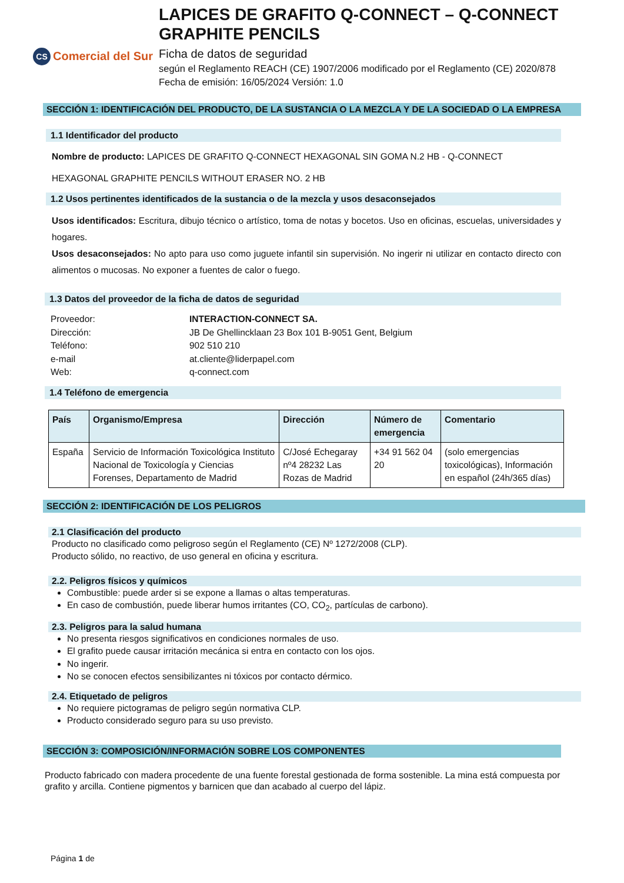CS Comercial del Sur
LAPICES DE GRAFITO Q-CONNECT – Q-CONNECT
GRAPHITE PENCILS
Ficha de datos de seguridad
según el Reglamento REACH (CE) 1907/2006 modificado por el Reglamento (CE) 2020/878
Fecha de emisión: 16/05/2024 Versión: 1.0
SECCIÓN 1: IDENTIFICACIÓN DEL PRODUCTO, DE LA SUSTANCIA O LA MEZCLA Y DE LA SOCIEDAD O LA EMPRESA
1.1 Identificador del producto
Nombre de producto: LAPICES DE GRAFITO Q-CONNECT HEXAGONAL SIN GOMA N.2 HB - Q-CONNECT HEXAGONAL GRAPHITE PENCILS WITHOUT ERASER NO. 2 HB
1.2 Usos pertinentes identificados de la sustancia o de la mezcla y usos desaconsejados
Usos identificados: Escritura, dibujo técnico o artístico, toma de notas y bocetos. Uso en oficinas, escuelas, universidades y hogares.
Usos desaconsejados: No apto para uso como juguete infantil sin supervisión. No ingerir ni utilizar en contacto directo con alimentos o mucosas. No exponer a fuentes de calor o fuego.
1.3 Datos del proveedor de la ficha de datos de seguridad
Proveedor:
INTERACTION-CONNECT SA.
Dirección:
JB De Ghellinckl­aan 23 Box 101 B-9051 Gent, Belgium
Teléfono:
902 510 210
e-mail
at.cliente@liderpapel.com
Web:
q-connect.com
1.4 Teléfono de emergencia
| País | Organismo/Empresa | Dirección | Número de emergencia | Comentario |
| --- | --- | --- | --- | --- |
| España | Servicio de Información Toxicológica Instituto Nacional de Toxicología y Ciencias Forenses, Departamento de Madrid | C/José Echegaray nº4 28232 Las Rozas de Madrid | +34 91 562 04 20 | (solo emergencias toxicológicas), Información en español (24h/365 días) |
SECCIÓN 2: IDENTIFICACIÓN DE LOS PELIGROS
2.1 Clasificación del producto
Producto no clasificado como peligroso según el Reglamento (CE) Nº 1272/2008 (CLP).
Producto sólido, no reactivo, de uso general en oficina y escritura.
2.2. Peligros físicos y químicos
Combustible: puede arder si se expone a llamas o altas temperaturas.
En caso de combustión, puede liberar humos irritantes (CO, CO<sub>2</sub>, partículas de carbono).
2.3. Peligros para la salud humana
No presenta riesgos significativos en condiciones normales de uso.
El grafito puede causar irritación mecánica si entra en contacto con los ojos.
No ingerir.
No se conocen efectos sensibilizantes ni tóxicos por contacto dérmico.
2.4. Etiquetado de peligros
No requiere pictogramas de peligro según normativa CLP.
Producto considerado seguro para su uso previsto.
SECCIÓN 3: COMPOSICIÓN/INFORMACIÓN SOBRE LOS COMPONENTES
Producto fabricado con madera procedente de una fuente forestal gestionada de forma sostenible. La mina está compuesta por grafito y arcilla. Contiene pigmentos y barnicen que dan acabado al cuerpo del lápiz.
Página 1 de